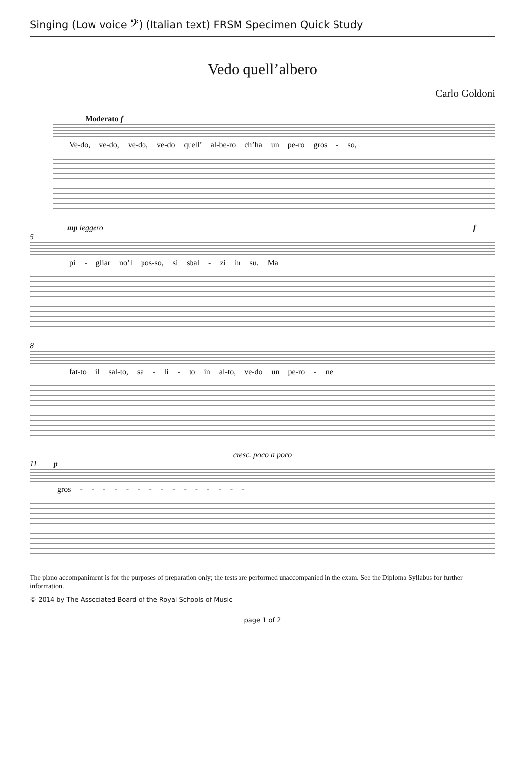Singing (Low voice 𝄢) (Italian text) FRSM Specimen Quick Study
Vedo quell’albero
Carlo Goldoni
Moderato f
Ve-do, ve-do, ve-do, ve-do quell’ al-be-ro ch’ha un pe-ro gros - so,
mp leggero f
5
pi - gliar no’l pos-so, si sbal - zi in su. Ma
8
fat-to il sal-to, sa - li - to in al-to, ve-do un pe-ro - ne
cresc. poco a poco
11 p
gros - - - - - - - - - - - - - - -
The piano accompaniment is for the purposes of preparation only; the tests are performed unaccompanied in the exam. See the Diploma Syllabus for further information.
© 2014 by The Associated Board of the Royal Schools of Music
page 1 of 2